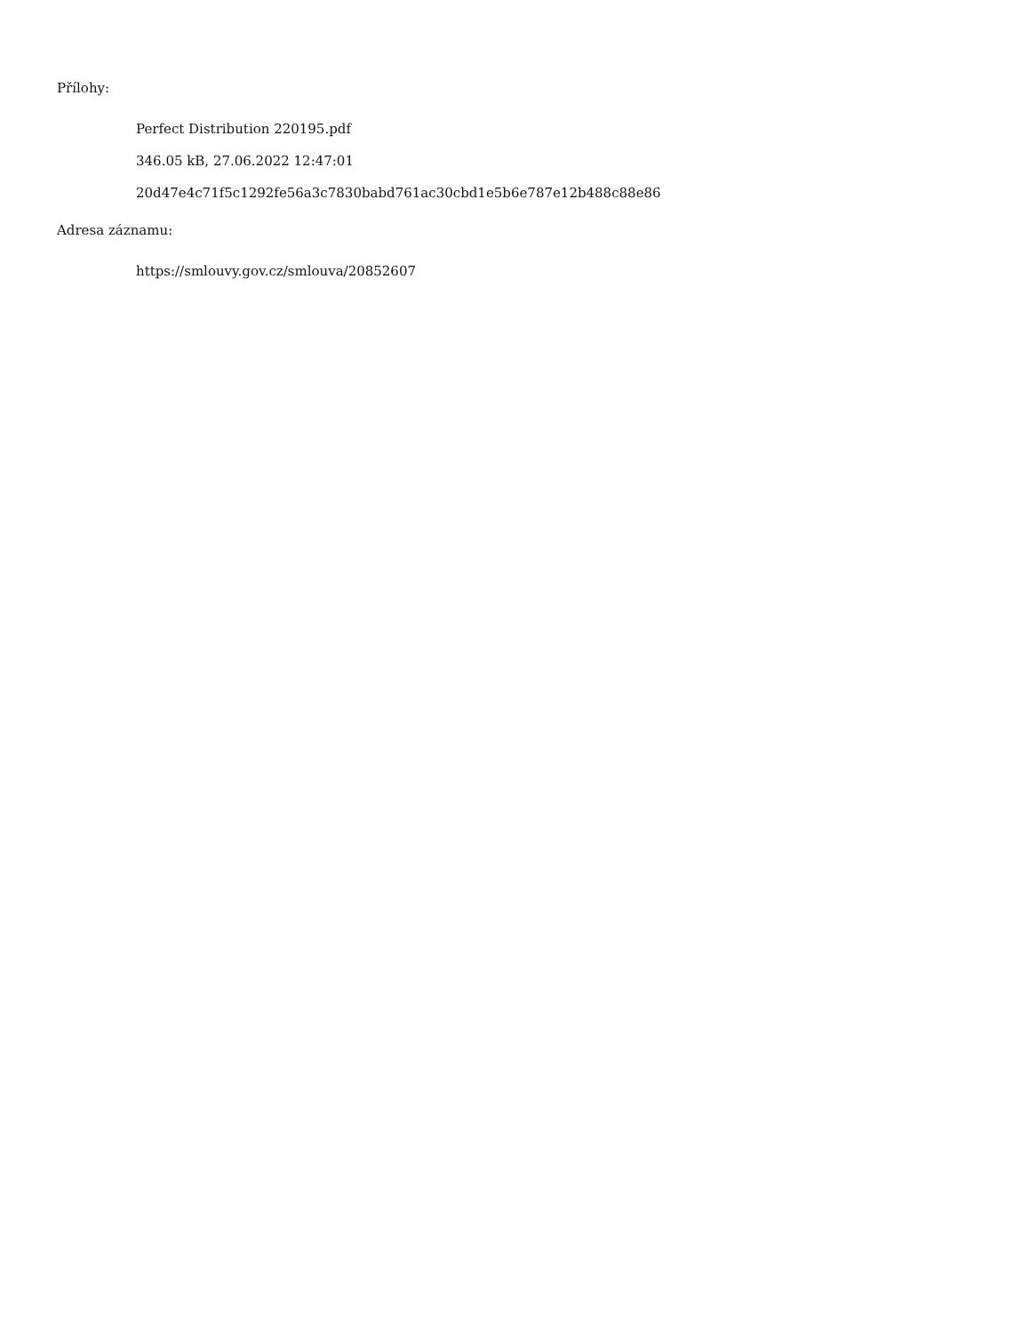Přílohy:
Perfect Distribution 220195.pdf
346.05 kB, 27.06.2022 12:47:01
20d47e4c71f5c1292fe56a3c7830babd761ac30cbd1e5b6e787e12b488c88e86
Adresa záznamu:
https://smlouvy.gov.cz/smlouva/20852607